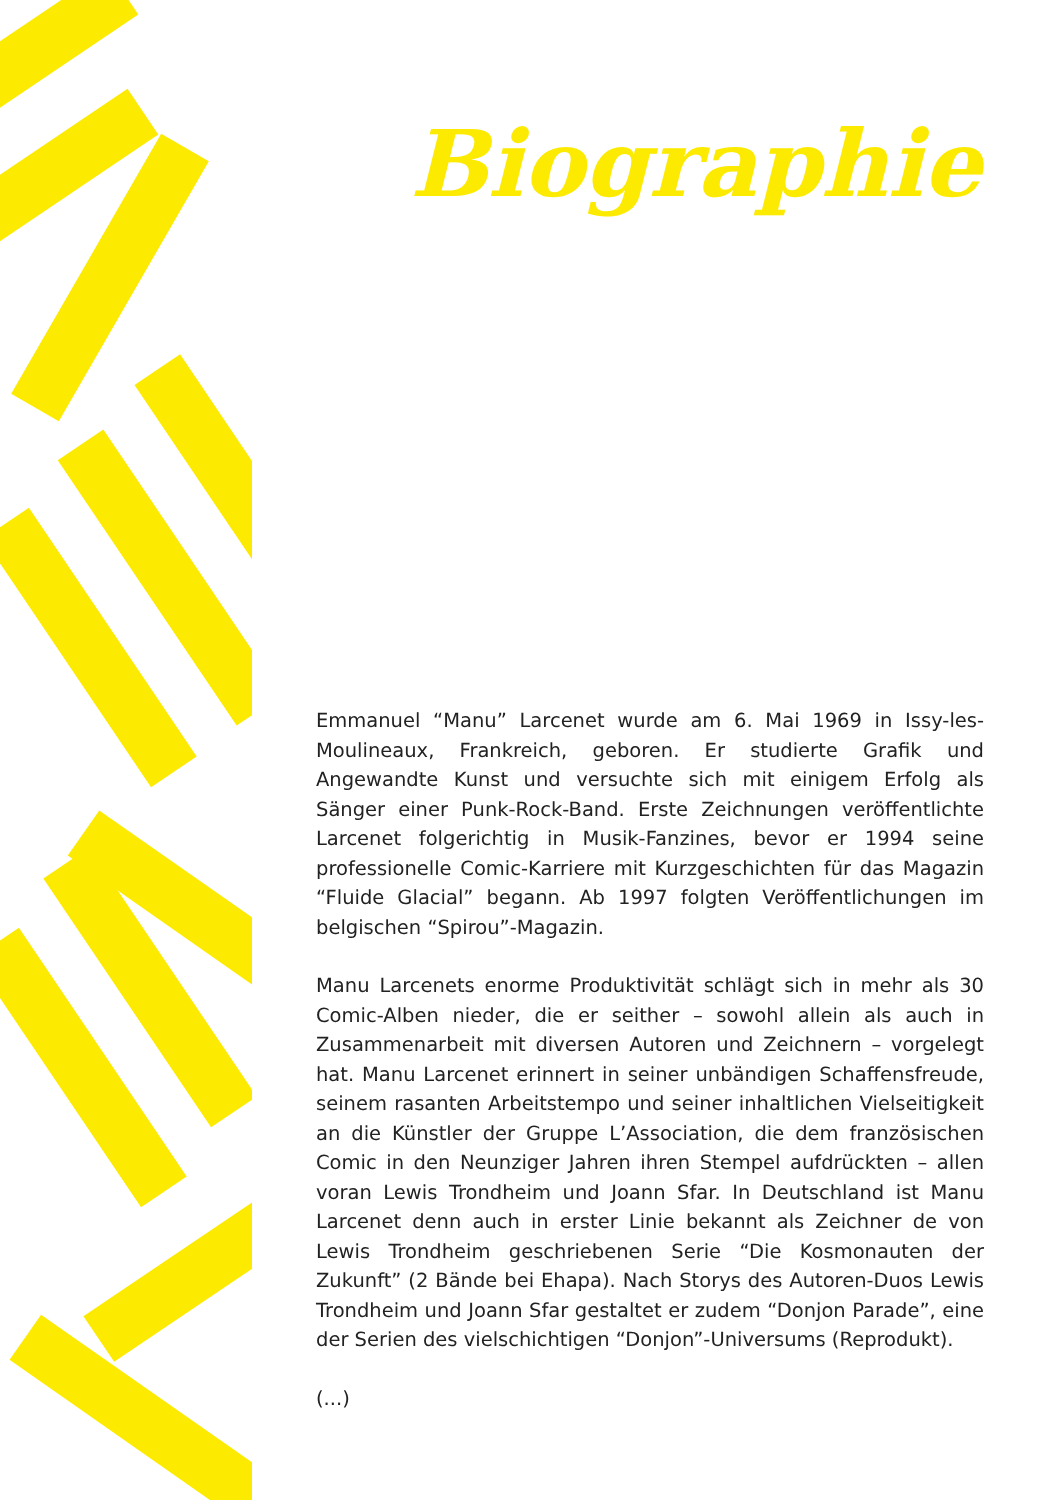Biographie
Emmanuel “Manu” Larcenet wurde am 6. Mai 1969 in Issy-les-Moulineaux, Frankreich, geboren. Er studierte Grafik und Angewandte Kunst und versuchte sich mit einigem Erfolg als Sänger einer Punk-Rock-Band. Erste Zeichnungen veröffentlichte Larcenet folgerichtig in Musik-Fanzines, bevor er 1994 seine professionelle Comic-Karriere mit Kurzgeschichten für das Magazin “Fluide Glacial” begann. Ab 1997 folgten Veröffentlichungen im belgischen “Spirou”-Magazin.
Manu Larcenets enorme Produktivität schlägt sich in mehr als 30 Comic-Alben nieder, die er seither – sowohl allein als auch in Zusammenarbeit mit diversen Autoren und Zeichnern – vorgelegt hat. Manu Larcenet erinnert in seiner unbändigen Schaffensfreude, seinem rasanten Arbeitstempo und seiner inhaltlichen Vielseitigkeit an die Künstler der Gruppe L’Association, die dem französischen Comic in den Neunziger Jahren ihren Stempel aufdrückten – allen voran Lewis Trondheim und Joann Sfar. In Deutschland ist Manu Larcenet denn auch in erster Linie bekannt als Zeichner de von Lewis Trondheim geschriebenen Serie “Die Kosmonauten der Zukunft” (2 Bände bei Ehapa). Nach Storys des Autoren-Duos Lewis Trondheim und Joann Sfar gestaltet er zudem “Donjon Parade”, eine der Serien des vielschichtigen “Donjon”-Universums (Reprodukt).
(...)